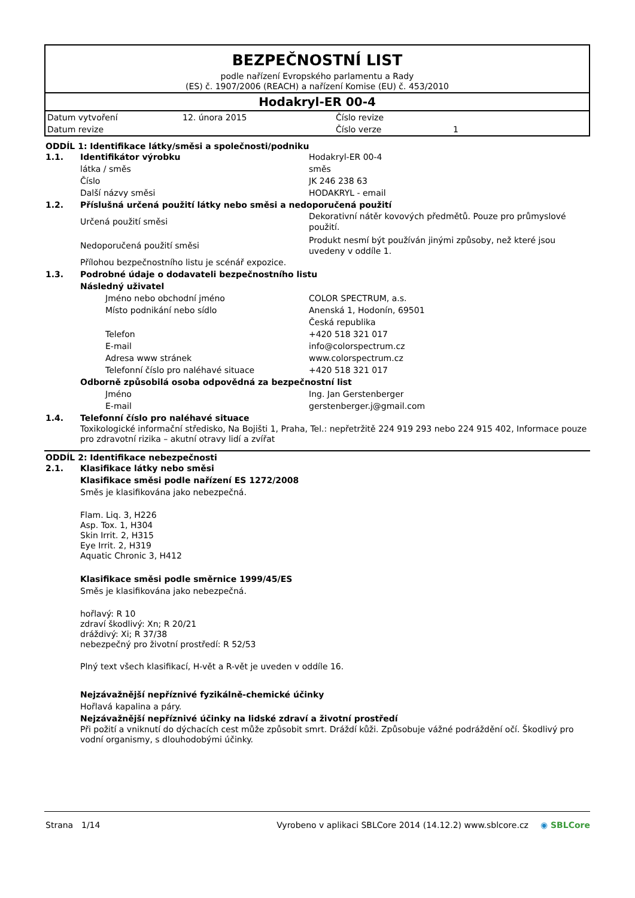BEZPEČNOSTNÍ LIST
podle nařízení Evropského parlamentu a Rady
(ES) č. 1907/2006 (REACH) a nařízení Komise (EU) č. 453/2010
Hodakryl-ER 00-4
| Datum vytvoření | 12. února 2015 | Číslo revize | |
| Datum revize | | Číslo verze | 1 |
ODDÍL 1: Identifikace látky/směsi a společnosti/podniku
1.1. Identifikátor výrobku Hodakryl-ER 00-4
látka / směs směs
Číslo JK 246 238 63
Další názvy směsi HODAKRYL - email
1.2. Příslušná určená použití látky nebo směsi a nedoporučená použití
Určená použití směsi
Dekorativní nátěr kovových předmětů. Pouze pro průmyslové použití.
Nedoporučená použití směsi
Produkt nesmí být používán jinými způsoby, než které jsou uvedeny v oddíle 1.
Přílohou bezpečnostního listu je scénář expozice.
1.3. Podrobné údaje o dodavateli bezpečnostního listu
Následný uživatel
Jméno nebo obchodní jméno COLOR SPECTRUM, a.s.
Místo podnikání nebo sídlo Anenská 1, Hodonín, 69501
Česká republika
Telefon +420 518 321 017
E-mail info@colorspectrum.cz
Adresa www stránek www.colorspectrum.cz
Telefonní číslo pro naléhavé situace +420 518 321 017
Odborně způsobilá osoba odpovědná za bezpečnostní list
Jméno Ing. Jan Gerstenberger
E-mail gerstenberger.j@gmail.com
1.4. Telefonní číslo pro naléhavé situace
Toxikologické informační středisko, Na Bojišti 1, Praha, Tel.: nepřetržitě 224 919 293 nebo 224 915 402, Informace pouze pro zdravotní rizika – akutní otravy lidí a zvířat
ODDÍL 2: Identifikace nebezpečnosti
2.1. Klasifikace látky nebo směsi
Klasifikace směsi podle nařízení ES 1272/2008
Směs je klasifikována jako nebezpečná.
Flam. Liq. 3, H226
Asp. Tox. 1, H304
Skin Irrit. 2, H315
Eye Irrit. 2, H319
Aquatic Chronic 3, H412
Klasifikace směsi podle směrnice 1999/45/ES
Směs je klasifikována jako nebezpečná.
hořlavý: R 10
zdraví škodlivý: Xn; R 20/21
dráždivý: Xi; R 37/38
nebezpečný pro životní prostředí: R 52/53
Plný text všech klasifikací, H-vět a R-vět je uveden v oddíle 16.
Nejzávažnější nepříznivé fyzikálně-chemické účinky
Hořlavá kapalina a páry.
Nejzávažnější nepříznivé účinky na lidské zdraví a životní prostředí
Při požití a vniknutí do dýchacích cest může způsobit smrt. Dráždí kůži. Způsobuje vážné podráždění očí. Škodlivý pro vodní organismy, s dlouhodobými účinky.
Strana 1/14 Vyrobeno v aplikaci SBLCore 2014 (14.12.2) www.sblcore.cz ◉ SBLCore